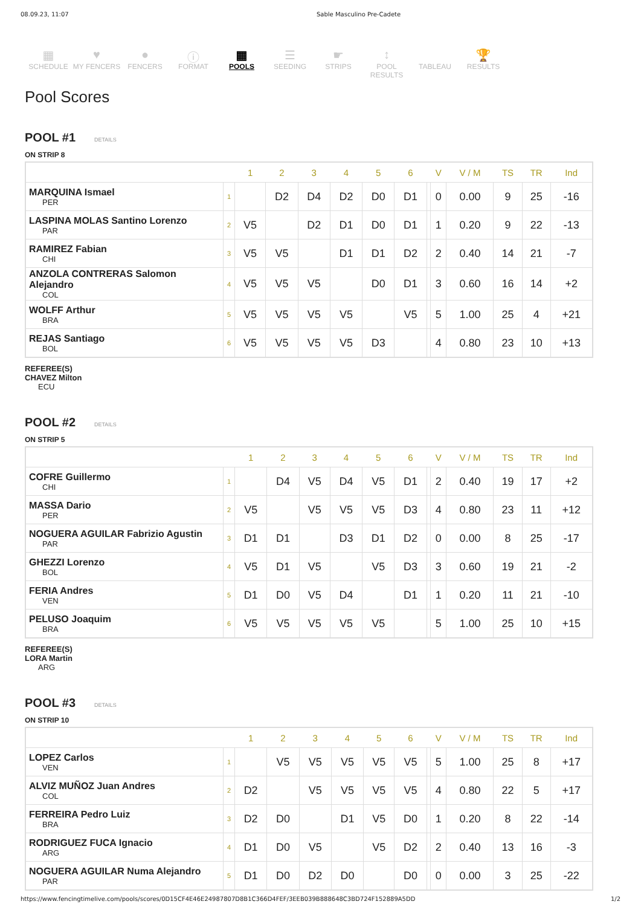08.09.23, 11:07 Sable Masculino Pre-Cadete
▦
SCHEDULE
♥
MY FENCERS
●
FENCERS
ⓘ
FORMAT
▦
POOLS
☰
SEEDING
☛
STRIPS
↕
POOL RESULTS
TABLEAU
🏆
RESULTS
Pool Scores
POOL #1 DETAILS
ON STRIP 8
| | | 1 | 2 | 3 | 4 | 5 | 6 | | V | V / M | TS | TR | Ind |
| --- | --- | --- | --- | --- | --- | --- | --- | --- | --- | --- | --- | --- | --- |
| MARQUINA Ismael PER | 1 | | D2 | D4 | D2 | D0 | D1 | | 0 | 0.00 | 9 | 25 | -16 |
| LASPINA MOLAS Santino Lorenzo PAR | 2 | V5 | | D2 | D1 | D0 | D1 | | 1 | 0.20 | 9 | 22 | -13 |
| RAMIREZ Fabian CHI | 3 | V5 | V5 | | D1 | D1 | D2 | | 2 | 0.40 | 14 | 21 | -7 |
| ANZOLA CONTRERAS Salomon Alejandro COL | 4 | V5 | V5 | V5 | | D0 | D1 | | 3 | 0.60 | 16 | 14 | +2 |
| WOLFF Arthur BRA | 5 | V5 | V5 | V5 | V5 | | V5 | | 5 | 1.00 | 25 | 4 | +21 |
| REJAS Santiago BOL | 6 | V5 | V5 | V5 | V5 | D3 | | | 4 | 0.80 | 23 | 10 | +13 |
REFEREE(S)
CHAVEZ Milton
ECU
POOL #2 DETAILS
ON STRIP 5
| | | 1 | 2 | 3 | 4 | 5 | 6 | | V | V / M | TS | TR | Ind |
| --- | --- | --- | --- | --- | --- | --- | --- | --- | --- | --- | --- | --- | --- |
| COFRE Guillermo CHI | 1 | | D4 | V5 | D4 | V5 | D1 | | 2 | 0.40 | 19 | 17 | +2 |
| MASSA Dario PER | 2 | V5 | | V5 | V5 | V5 | D3 | | 4 | 0.80 | 23 | 11 | +12 |
| NOGUERA AGUILAR Fabrizio Agustin PAR | 3 | D1 | D1 | | D3 | D1 | D2 | | 0 | 0.00 | 8 | 25 | -17 |
| GHEZZI Lorenzo BOL | 4 | V5 | D1 | V5 | | V5 | D3 | | 3 | 0.60 | 19 | 21 | -2 |
| FERIA Andres VEN | 5 | D1 | D0 | V5 | D4 | | D1 | | 1 | 0.20 | 11 | 21 | -10 |
| PELUSO Joaquim BRA | 6 | V5 | V5 | V5 | V5 | V5 | | | 5 | 1.00 | 25 | 10 | +15 |
REFEREE(S)
LORA Martin
ARG
POOL #3 DETAILS
ON STRIP 10
| | | 1 | 2 | 3 | 4 | 5 | 6 | | V | V / M | TS | TR | Ind |
| --- | --- | --- | --- | --- | --- | --- | --- | --- | --- | --- | --- | --- | --- |
| LOPEZ Carlos VEN | 1 | | V5 | V5 | V5 | V5 | V5 | | 5 | 1.00 | 25 | 8 | +17 |
| ALVIZ MUÑOZ Juan Andres COL | 2 | D2 | | V5 | V5 | V5 | V5 | | 4 | 0.80 | 22 | 5 | +17 |
| FERREIRA Pedro Luiz BRA | 3 | D2 | D0 | | D1 | V5 | D0 | | 1 | 0.20 | 8 | 22 | -14 |
| RODRIGUEZ FUCA Ignacio ARG | 4 | D1 | D0 | V5 | | V5 | D2 | | 2 | 0.40 | 13 | 16 | -3 |
| NOGUERA AGUILAR Numa Alejandro PAR | 5 | D1 | D0 | D2 | D0 | | D0 | | 0 | 0.00 | 3 | 25 | -22 |
https://www.fencingtimelive.com/pools/scores/0D15CF4E46E24987807D8B1C366D4FEF/3EEB039B888648C3BD724F152889A5DD 1/2